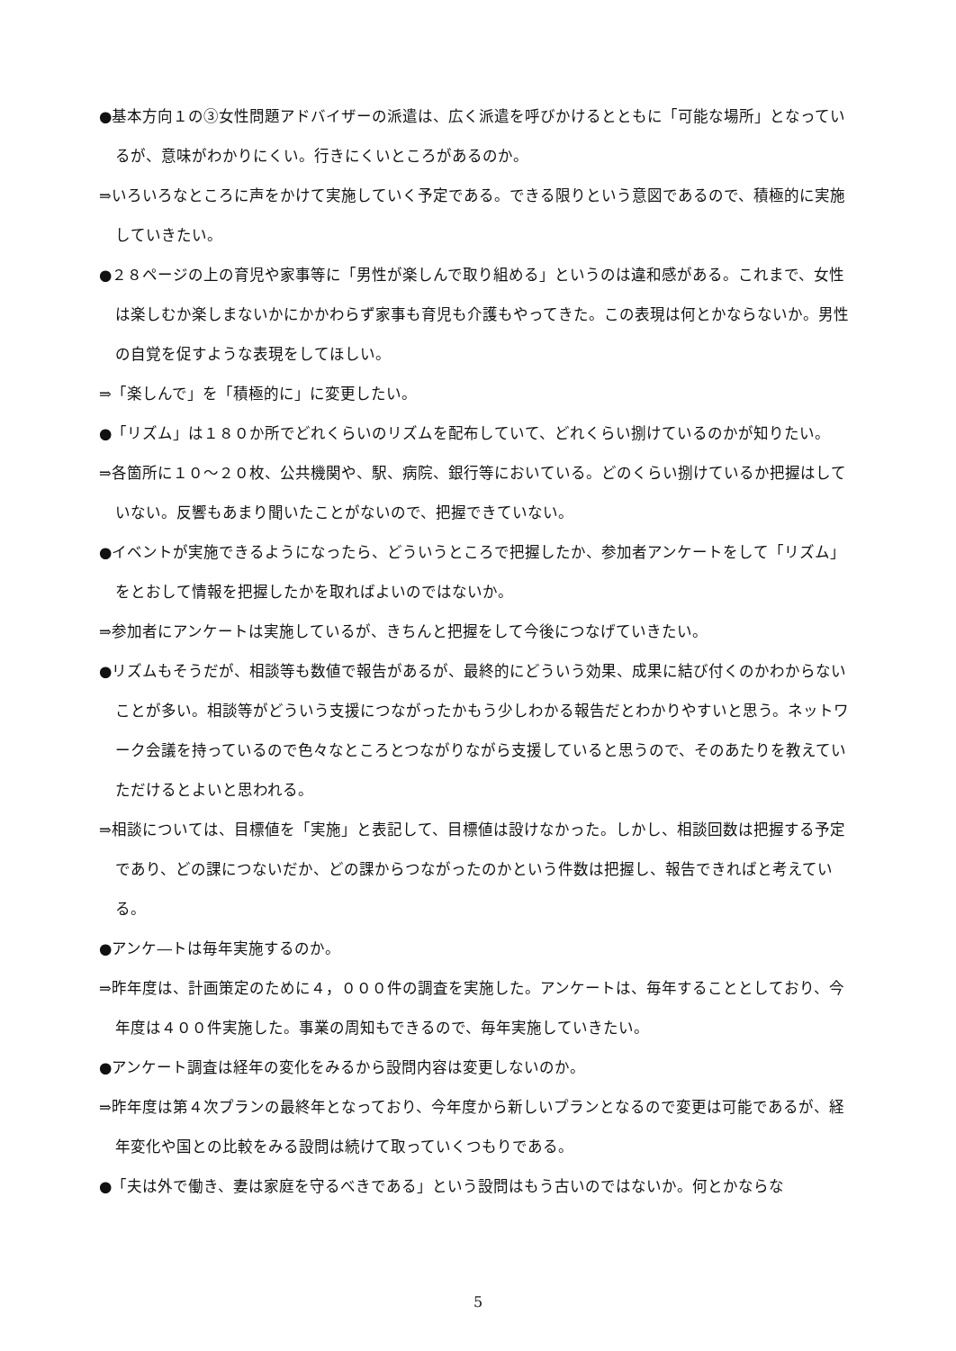●基本方向１の③女性問題アドバイザーの派遣は、広く派遣を呼びかけるとともに「可能な場所」となっているが、意味がわかりにくい。行きにくいところがあるのか。
⇒いろいろなところに声をかけて実施していく予定である。できる限りという意図であるので、積極的に実施していきたい。
●２８ページの上の育児や家事等に「男性が楽しんで取り組める」というのは違和感がある。これまで、女性は楽しむか楽しまないかにかかわらず家事も育児も介護もやってきた。この表現は何とかならないか。男性の自覚を促すような表現をしてほしい。
⇒「楽しんで」を「積極的に」に変更したい。
●「リズム」は１８０か所でどれくらいのリズムを配布していて、どれくらい捌けているのかが知りたい。
⇒各箇所に１０～２０枚、公共機関や、駅、病院、銀行等においている。どのくらい捌けているか把握はしていない。反響もあまり聞いたことがないので、把握できていない。
●イベントが実施できるようになったら、どういうところで把握したか、参加者アンケートをして「リズム」をとおして情報を把握したかを取ればよいのではないか。
⇒参加者にアンケートは実施しているが、きちんと把握をして今後につなげていきたい。
●リズムもそうだが、相談等も数値で報告があるが、最終的にどういう効果、成果に結び付くのかわからないことが多い。相談等がどういう支援につながったかもう少しわかる報告だとわかりやすいと思う。ネットワーク会議を持っているので色々なところとつながりながら支援していると思うので、そのあたりを教えていただけるとよいと思われる。
⇒相談については、目標値を「実施」と表記して、目標値は設けなかった。しかし、相談回数は把握する予定であり、どの課につないだか、どの課からつながったのかという件数は把握し、報告できればと考えている。
●アンケ―トは毎年実施するのか。
⇒昨年度は、計画策定のために４，０００件の調査を実施した。アンケートは、毎年することとしており、今年度は４００件実施した。事業の周知もできるので、毎年実施していきたい。
●アンケート調査は経年の変化をみるから設問内容は変更しないのか。
⇒昨年度は第４次プランの最終年となっており、今年度から新しいプランとなるので変更は可能であるが、経年変化や国との比較をみる設問は続けて取っていくつもりである。
●「夫は外で働き、妻は家庭を守るべきである」という設問はもう古いのではないか。何とかならな
5